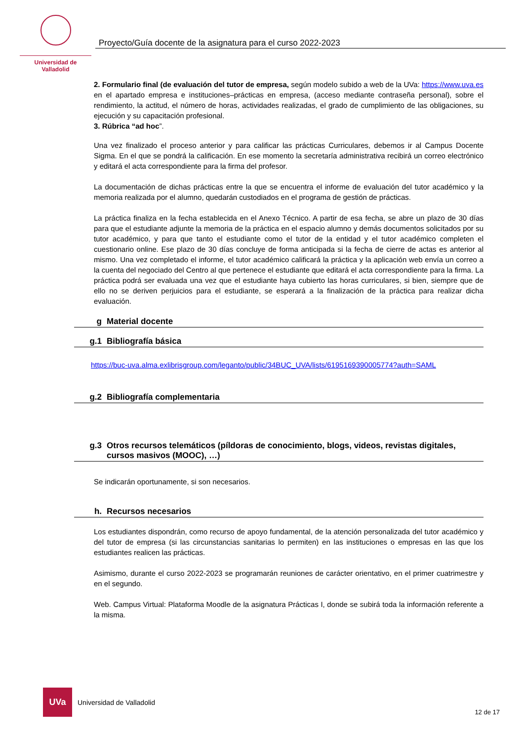Universidad de Valladolid
Proyecto/Guía docente de la asignatura para el curso 2022-2023
2. Formulario final (de evaluación del tutor de empresa, según modelo subido a web de la UVa: https://www.uva.es en el apartado empresa e instituciones–prácticas en empresa, (acceso mediante contraseña personal), sobre el rendimiento, la actitud, el número de horas, actividades realizadas, el grado de cumplimiento de las obligaciones, su ejecución y su capacitación profesional.
3. Rúbrica “ad hoc”.
Una vez finalizado el proceso anterior y para calificar las prácticas Curriculares, debemos ir al Campus Docente Sigma. En el que se pondrá la calificación. En ese momento la secretaría administrativa recibirá un correo electrónico y editará el acta correspondiente para la firma del profesor.
La documentación de dichas prácticas entre la que se encuentra el informe de evaluación del tutor académico y la memoria realizada por el alumno, quedarán custodiados en el programa de gestión de prácticas.
La práctica finaliza en la fecha establecida en el Anexo Técnico. A partir de esa fecha, se abre un plazo de 30 días para que el estudiante adjunte la memoria de la práctica en el espacio alumno y demás documentos solicitados por su tutor académico, y para que tanto el estudiante como el tutor de la entidad y el tutor académico completen el cuestionario online. Ese plazo de 30 días concluye de forma anticipada si la fecha de cierre de actas es anterior al mismo. Una vez completado el informe, el tutor académico calificará la práctica y la aplicación web envía un correo a la cuenta del negociado del Centro al que pertenece el estudiante que editará el acta correspondiente para la firma. La práctica podrá ser evaluada una vez que el estudiante haya cubierto las horas curriculares, si bien, siempre que de ello no se deriven perjuicios para el estudiante, se esperará a la finalización de la práctica para realizar dicha evaluación.
g Material docente
g.1 Bibliografía básica
https://buc-uva.alma.exlibrisgroup.com/leganto/public/34BUC_UVA/lists/6195169390005774?auth=SAML
g.2 Bibliografía complementaria
g.3 Otros recursos telemáticos (píldoras de conocimiento, blogs, videos, revistas digitales, cursos masivos (MOOC), …)
Se indicarán oportunamente, si son necesarios.
h. Recursos necesarios
Los estudiantes dispondrán, como recurso de apoyo fundamental, de la atención personalizada del tutor académico y del tutor de empresa (si las circunstancias sanitarias lo permiten) en las instituciones o empresas en las que los estudiantes realicen las prácticas.
Asimismo, durante el curso 2022-2023 se programarán reuniones de carácter orientativo, en el primer cuatrimestre y en el segundo.
Web. Campus Virtual: Plataforma Moodle de la asignatura Prácticas I, donde se subirá toda la información referente a la misma.
UVa
Universidad de Valladolid
12 de 17